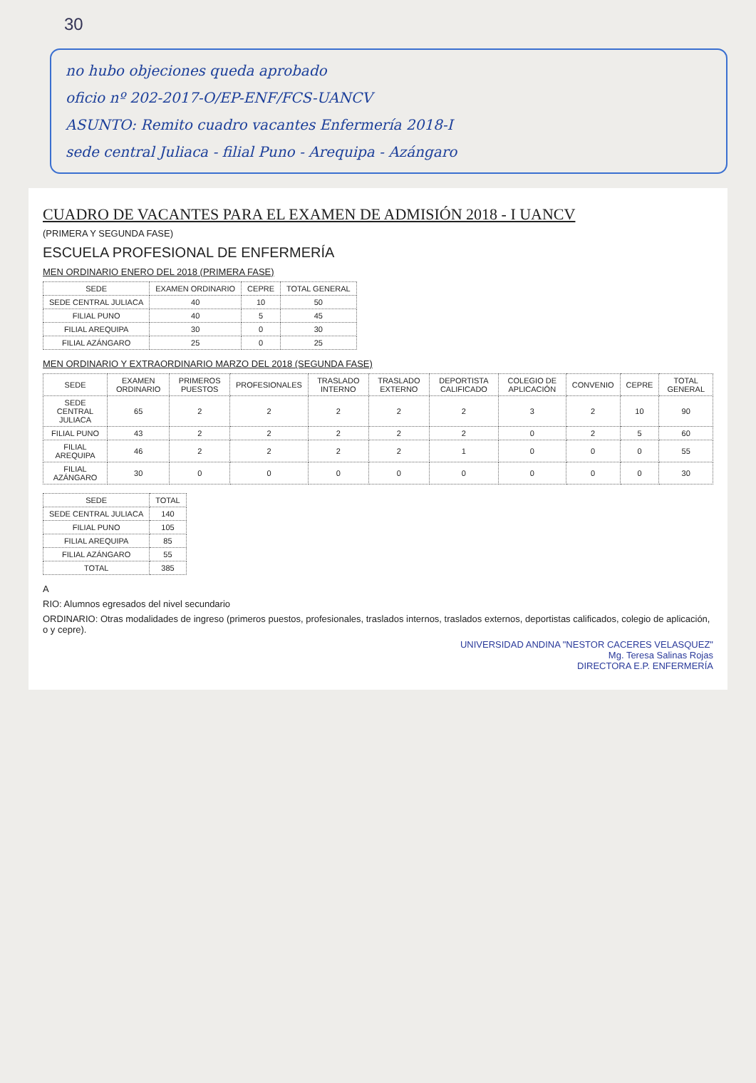30
no hubo objeciones queda aprobado
oficio nº 202-2017-O/EP-ENF/FCS-UANCV
ASUNTO: Remito cuadro vacantes Enfermería 2018-I
sede central Juliaca - filial Puno - Arequipa - Azángaro
CUADRO DE VACANTES PARA EL EXAMEN DE ADMISIÓN 2018 - I UANCV
(PRIMERA Y SEGUNDA FASE)
ESCUELA PROFESIONAL DE ENFERMERÍA
MEN ORDINARIO ENERO DEL 2018 (PRIMERA FASE)
| SEDE | EXAMEN ORDINARIO | CEPRE | TOTAL GENERAL |
| --- | --- | --- | --- |
| SEDE CENTRAL JULIACA | 40 | 10 | 50 |
| FILIAL PUNO | 40 | 5 | 45 |
| FILIAL AREQUIPA | 30 | 0 | 30 |
| FILIAL AZÁNGARO | 25 | 0 | 25 |
MEN ORDINARIO Y EXTRAORDINARIO MARZO DEL 2018 (SEGUNDA FASE)
| SEDE | EXAMEN ORDINARIO | PRIMEROS PUESTOS | PROFESIONALES | TRASLADO INTERNO | TRASLADO EXTERNO | DEPORTISTA CALIFICADO | COLEGIO DE APLICACIÓN | CONVENIO | CEPRE | TOTAL GENERAL |
| --- | --- | --- | --- | --- | --- | --- | --- | --- | --- | --- |
| SEDE CENTRAL JULIACA | 65 | 2 | 2 | 2 | 2 | 2 | 3 | 2 | 10 | 90 |
| FILIAL PUNO | 43 | 2 | 2 | 2 | 2 | 2 | 0 | 2 | 5 | 60 |
| FILIAL AREQUIPA | 46 | 2 | 2 | 2 | 2 | 1 | 0 | 0 | 0 | 55 |
| FILIAL AZÁNGARO | 30 | 0 | 0 | 0 | 0 | 0 | 0 | 0 | 0 | 30 |
| SEDE | TOTAL |
| --- | --- |
| SEDE CENTRAL JULIACA | 140 |
| FILIAL PUNO | 105 |
| FILIAL AREQUIPA | 85 |
| FILIAL AZÁNGARO | 55 |
| TOTAL | 385 |
A
RIO: Alumnos egresados del nivel secundario
ORDINARIO: Otras modalidades de ingreso (primeros puestos, profesionales, traslados internos, traslados externos, deportistas calificados, colegio de aplicación, o y cepre).
UNIVERSIDAD ANDINA "NESTOR CACERES VELASQUEZ"
Mg. Teresa Salinas Rojas
DIRECTORA E.P. ENFERMERÍA